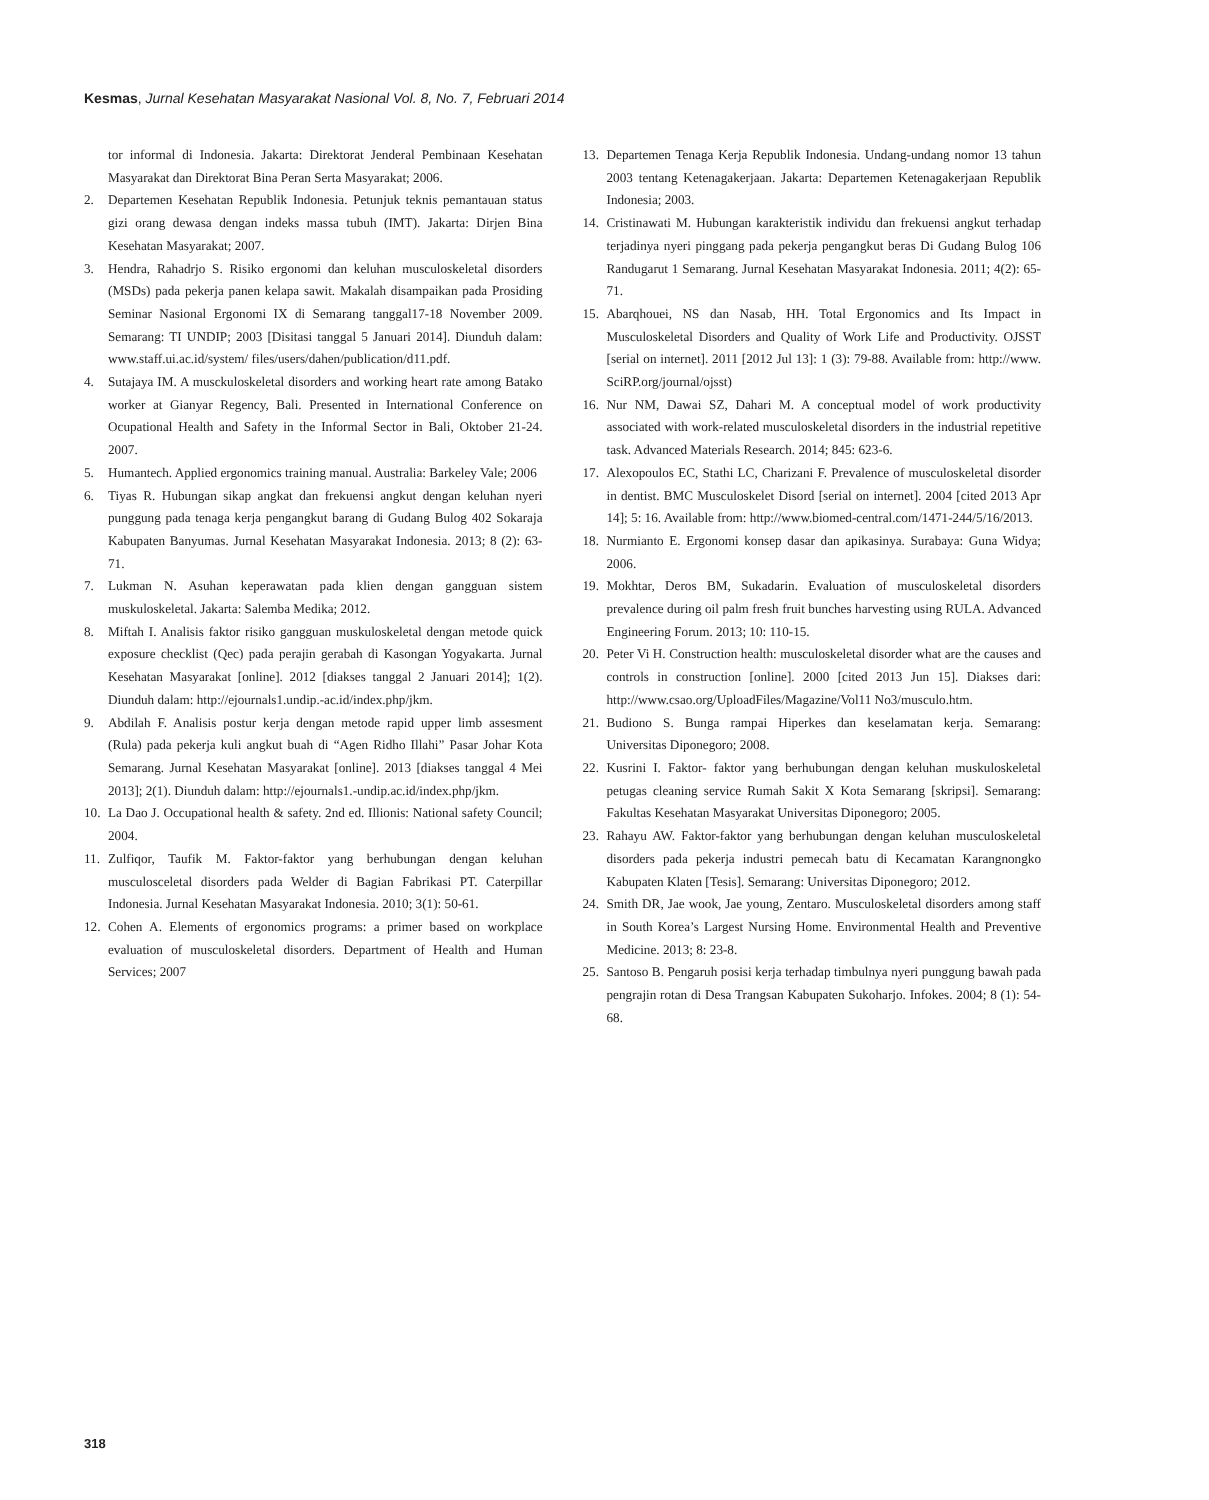Kesmas, Jurnal Kesehatan Masyarakat Nasional Vol. 8, No. 7, Februari 2014
tor informal di Indonesia. Jakarta: Direktorat Jenderal Pembinaan Kesehatan Masyarakat dan Direktorat Bina Peran Serta Masyarakat; 2006.
2. Departemen Kesehatan Republik Indonesia. Petunjuk teknis pemantauan status gizi orang dewasa dengan indeks massa tubuh (IMT). Jakarta: Dirjen Bina Kesehatan Masyarakat; 2007.
3. Hendra, Rahadrjo S. Risiko ergonomi dan keluhan musculoskeletal disorders (MSDs) pada pekerja panen kelapa sawit. Makalah disampaikan pada Prosiding Seminar Nasional Ergonomi IX di Semarang tanggal17-18 November 2009. Semarang: TI UNDIP; 2003 [Disitasi tanggal 5 Januari 2014]. Diunduh dalam: www.staff.ui.ac.id/system/ files/users/dahen/publication/d11.pdf.
4. Sutajaya IM. A musckuloskeletal disorders and working heart rate among Batako worker at Gianyar Regency, Bali. Presented in International Conference on Ocupational Health and Safety in the Informal Sector in Bali, Oktober 21-24. 2007.
5. Humantech. Applied ergonomics training manual. Australia: Barkeley Vale; 2006
6. Tiyas R. Hubungan sikap angkat dan frekuensi angkut dengan keluhan nyeri punggung pada tenaga kerja pengangkut barang di Gudang Bulog 402 Sokaraja Kabupaten Banyumas. Jurnal Kesehatan Masyarakat Indonesia. 2013; 8 (2): 63-71.
7. Lukman N. Asuhan keperawatan pada klien dengan gangguan sistem muskuloskeletal. Jakarta: Salemba Medika; 2012.
8. Miftah I. Analisis faktor risiko gangguan muskuloskeletal dengan metode quick exposure checklist (Qec) pada perajin gerabah di Kasongan Yogyakarta. Jurnal Kesehatan Masyarakat [online]. 2012 [diakses tanggal 2 Januari 2014]; 1(2). Diunduh dalam: http://ejournals1.undip.-ac.id/index.php/jkm.
9. Abdilah F. Analisis postur kerja dengan metode rapid upper limb assesment (Rula) pada pekerja kuli angkut buah di “Agen Ridho Illahi” Pasar Johar Kota Semarang. Jurnal Kesehatan Masyarakat [online]. 2013 [diakses tanggal 4 Mei 2013]; 2(1). Diunduh dalam: http://ejournals1.-undip.ac.id/index.php/jkm.
10. La Dao J. Occupational health & safety. 2nd ed. Illionis: National safety Council; 2004.
11. Zulfiqor, Taufik M. Faktor-faktor yang berhubungan dengan keluhan musculosceletal disorders pada Welder di Bagian Fabrikasi PT. Caterpillar Indonesia. Jurnal Kesehatan Masyarakat Indonesia. 2010; 3(1): 50-61.
12. Cohen A. Elements of ergonomics programs: a primer based on workplace evaluation of musculoskeletal disorders. Department of Health and Human Services; 2007
13. Departemen Tenaga Kerja Republik Indonesia. Undang-undang nomor 13 tahun 2003 tentang Ketenagakerjaan. Jakarta: Departemen Ketenagakerjaan Republik Indonesia; 2003.
14. Cristinawati M. Hubungan karakteristik individu dan frekuensi angkut terhadap terjadinya nyeri pinggang pada pekerja pengangkut beras Di Gudang Bulog 106 Randugarut 1 Semarang. Jurnal Kesehatan Masyarakat Indonesia. 2011; 4(2): 65-71.
15. Abarqhouei, NS dan Nasab, HH. Total Ergonomics and Its Impact in Musculoskeletal Disorders and Quality of Work Life and Productivity. OJSST [serial on internet]. 2011 [2012 Jul 13]: 1 (3): 79-88. Available from: http://www. SciRP.org/journal/ojsst)
16. Nur NM, Dawai SZ, Dahari M. A conceptual model of work productivity associated with work-related musculoskeletal disorders in the industrial repetitive task. Advanced Materials Research. 2014; 845: 623-6.
17. Alexopoulos EC, Stathi LC, Charizani F. Prevalence of musculoskeletal disorder in dentist. BMC Musculoskelet Disord [serial on internet]. 2004 [cited 2013 Apr 14]; 5: 16. Available from: http://www.biomed-central.com/1471-244/5/16/2013.
18. Nurmianto E. Ergonomi konsep dasar dan apikasinya. Surabaya: Guna Widya; 2006.
19. Mokhtar, Deros BM, Sukadarin. Evaluation of musculoskeletal disorders prevalence during oil palm fresh fruit bunches harvesting using RULA. Advanced Engineering Forum. 2013; 10: 110-15.
20. Peter Vi H. Construction health: musculoskeletal disorder what are the causes and controls in construction [online]. 2000 [cited 2013 Jun 15]. Diakses dari: http://www.csao.org/UploadFiles/Magazine/Vol11 No3/musculo.htm.
21. Budiono S. Bunga rampai Hiperkes dan keselamatan kerja. Semarang: Universitas Diponegoro; 2008.
22. Kusrini I. Faktor- faktor yang berhubungan dengan keluhan muskuloskeletal petugas cleaning service Rumah Sakit X Kota Semarang [skripsi]. Semarang: Fakultas Kesehatan Masyarakat Universitas Diponegoro; 2005.
23. Rahayu AW. Faktor-faktor yang berhubungan dengan keluhan musculoskeletal disorders pada pekerja industri pemecah batu di Kecamatan Karangnongko Kabupaten Klaten [Tesis]. Semarang: Universitas Diponegoro; 2012.
24. Smith DR, Jae wook, Jae young, Zentaro. Musculoskeletal disorders among staff in South Korea’s Largest Nursing Home. Environmental Health and Preventive Medicine. 2013; 8: 23-8.
25. Santoso B. Pengaruh posisi kerja terhadap timbulnya nyeri punggung bawah pada pengrajin rotan di Desa Trangsan Kabupaten Sukoharjo. Infokes. 2004; 8 (1): 54-68.
318